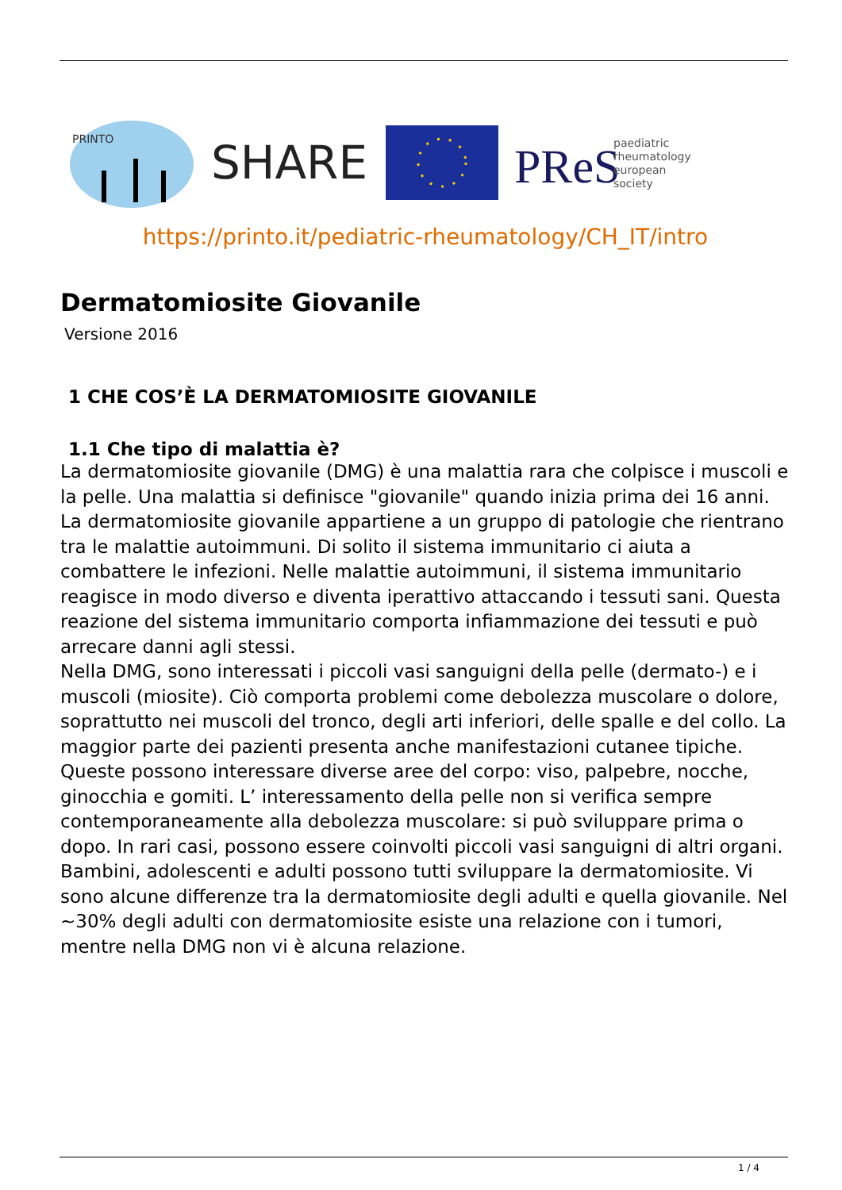PRINTO
SHARE
PReS
paediatric
rheumatology
european
society
https://printo.it/pediatric-rheumatology/CH_IT/intro
Dermatomiosite Giovanile
Versione 2016
1 CHE COS’È LA DERMATOMIOSITE GIOVANILE
1.1 Che tipo di malattia è?
La dermatomiosite giovanile (DMG) è una malattia rara che colpisce i muscoli e la pelle. Una malattia si definisce "giovanile" quando inizia prima dei 16 anni.
La dermatomiosite giovanile appartiene a un gruppo di patologie che rientrano tra le malattie autoimmuni. Di solito il sistema immunitario ci aiuta a combattere le infezioni. Nelle malattie autoimmuni, il sistema immunitario reagisce in modo diverso e diventa iperattivo attaccando i tessuti sani. Questa reazione del sistema immunitario comporta infiammazione dei tessuti e può arrecare danni agli stessi.
Nella DMG, sono interessati i piccoli vasi sanguigni della pelle (dermato-) e i muscoli (miosite). Ciò comporta problemi come debolezza muscolare o dolore, soprattutto nei muscoli del tronco, degli arti inferiori, delle spalle e del collo. La maggior parte dei pazienti presenta anche manifestazioni cutanee tipiche. Queste possono interessare diverse aree del corpo: viso, palpebre, nocche, ginocchia e gomiti. L’ interessamento della pelle non si verifica sempre contemporaneamente alla debolezza muscolare: si può sviluppare prima o dopo. In rari casi, possono essere coinvolti piccoli vasi sanguigni di altri organi.
Bambini, adolescenti e adulti possono tutti sviluppare la dermatomiosite. Vi sono alcune differenze tra la dermatomiosite degli adulti e quella giovanile. Nel ~30% degli adulti con dermatomiosite esiste una relazione con i tumori, mentre nella DMG non vi è alcuna relazione.
1 / 4